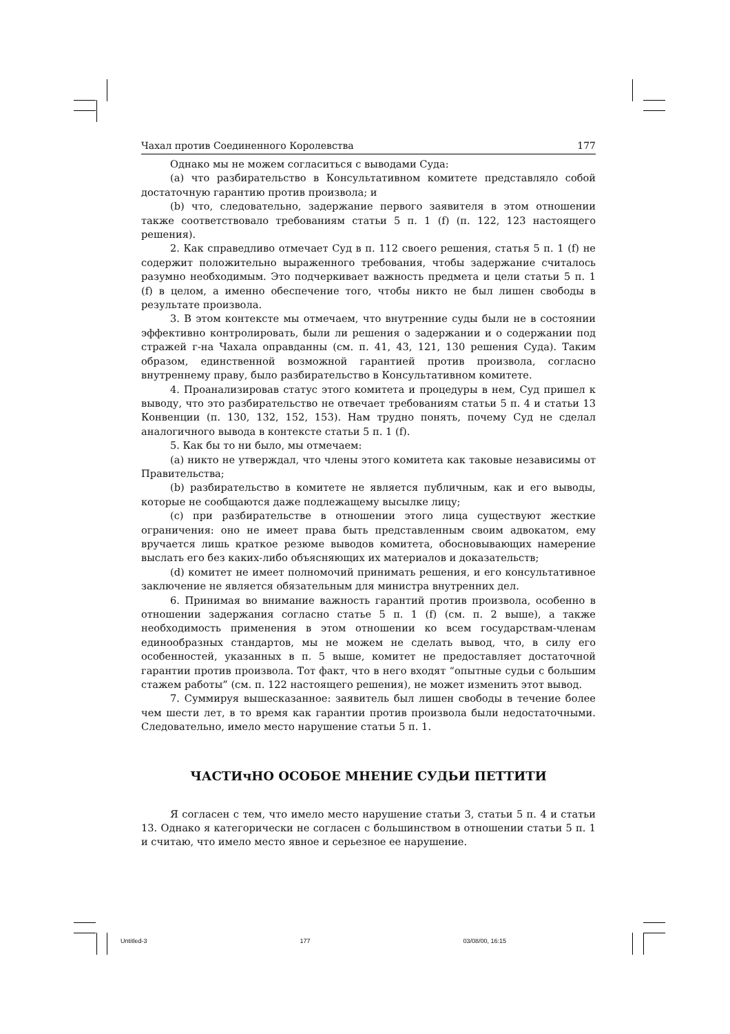Чахал против Соединенного Королевства 177
Однако мы не можем согласиться с выводами Суда:
(a) что разбирательство в Консультативном комитете представляло собой достаточную гарантию против произвола; и
(b) что, следовательно, задержание первого заявителя в этом отношении также соответствовало требованиям статьи 5 п. 1 (f) (п. 122, 123 настоящего решения).
2. Как справедливо отмечает Суд в п. 112 своего решения, статья 5 п. 1 (f) не содержит положительно выраженного требования, чтобы задержание считалось разумно необходимым. Это подчеркивает важность предмета и цели статьи 5 п. 1 (f) в целом, а именно обеспечение того, чтобы никто не был лишен свободы в результате произвола.
3. В этом контексте мы отмечаем, что внутренние суды были не в состоянии эффективно контролировать, были ли решения о задержании и о содержании под стражей г-на Чахала оправданны (см. п. 41, 43, 121, 130 решения Суда). Таким образом, единственной возможной гарантией против произвола, согласно внутреннему праву, было разбирательство в Консультативном комитете.
4. Проанализировав статус этого комитета и процедуры в нем, Суд пришел к выводу, что это разбирательство не отвечает требованиям статьи 5 п. 4 и статьи 13 Конвенции (п. 130, 132, 152, 153). Нам трудно понять, почему Суд не сделал аналогичного вывода в контексте статьи 5 п. 1 (f).
5. Как бы то ни было, мы отмечаем:
(a) никто не утверждал, что члены этого комитета как таковые независимы от Правительства;
(b) разбирательство в комитете не является публичным, как и его выводы, которые не сообщаются даже подлежащему высылке лицу;
(c) при разбирательстве в отношении этого лица существуют жесткие ограничения: оно не имеет права быть представленным своим адвокатом, ему вручается лишь краткое резюме выводов комитета, обосновывающих намерение выслать его без каких-либо объясняющих их материалов и доказательств;
(d) комитет не имеет полномочий принимать решения, и его консультативное заключение не является обязательным для министра внутренних дел.
6. Принимая во внимание важность гарантий против произвола, особенно в отношении задержания согласно статье 5 п. 1 (f) (см. п. 2 выше), а также необходимость применения в этом отношении ко всем государствам-членам единообразных стандартов, мы не можем не сделать вывод, что, в силу его особенностей, указанных в п. 5 выше, комитет не предоставляет достаточной гарантии против произвола. Тот факт, что в него входят “опытные судьи с большим стажем работы” (см. п. 122 настоящего решения), не может изменить этот вывод.
7. Суммируя вышесказанное: заявитель был лишен свободы в течение более чем шести лет, в то время как гарантии против произвола были недостаточными. Следовательно, имело место нарушение статьи 5 п. 1.
ЧАСТИчНО ОСОБОЕ МНЕНИЕ СУДЬИ ПЕТТИТИ
Я согласен с тем, что имело место нарушение статьи 3, статьи 5 п. 4 и статьи 13. Однако я категорически не согласен с большинством в отношении статьи 5 п. 1 и считаю, что имело место явное и серьезное ее нарушение.
Untitled-3 177 03/08/00, 16:15